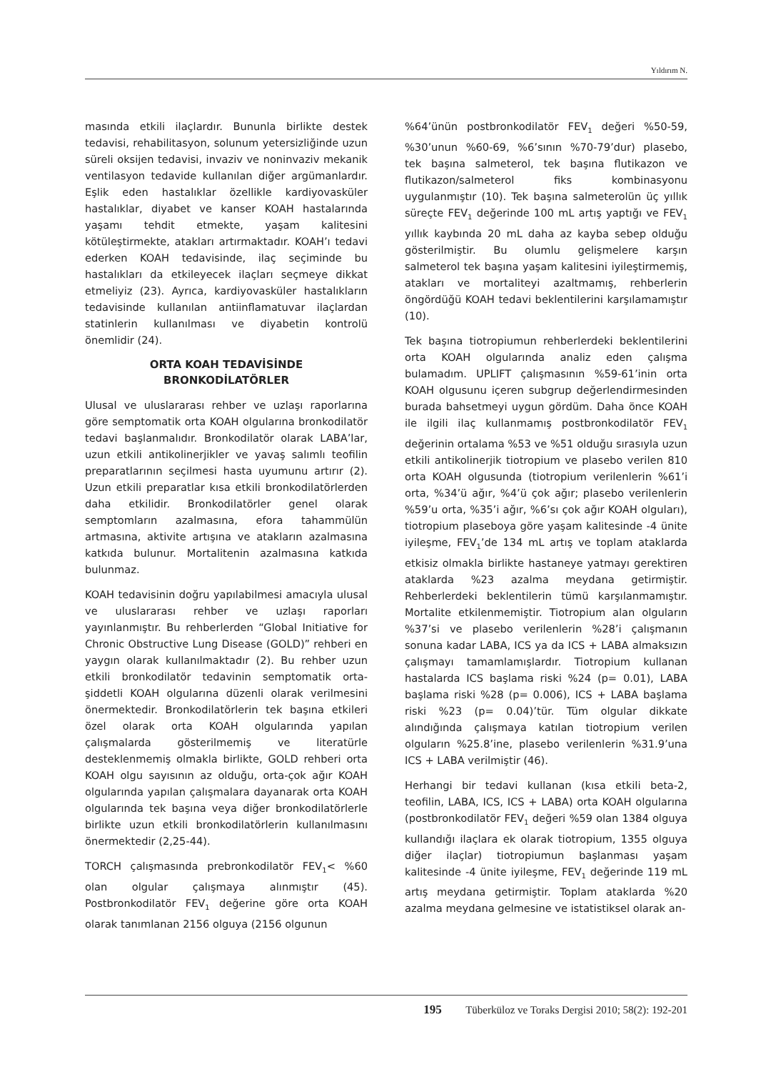Yıldırım N.
masında etkili ilaçlardır. Bununla birlikte destek tedavisi, rehabilitasyon, solunum yetersizliğinde uzun süreli oksijen tedavisi, invaziv ve noninvaziv mekanik ventilasyon tedavide kullanılan diğer argümanlardır. Eşlik eden hastalıklar özellikle kardiyovasküler hastalıklar, diyabet ve kanser KOAH hastalarında yaşamı tehdit etmekte, yaşam kalitesini kötüleştirmekte, atakları artırmaktadır. KOAH’ı tedavi ederken KOAH tedavisinde, ilaç seçiminde bu hastalıkları da etkileyecek ilaçları seçmeye dikkat etmeliyiz (23). Ayrıca, kardiyovasküler hastalıkların tedavisinde kullanılan antiinflamatuvar ilaçlardan statinlerin kullanılması ve diyabetin kontrolü önemlidir (24).
ORTA KOAH TEDAVİSİNDE
BRONKODİLATÖRLER
Ulusal ve uluslararası rehber ve uzlaşı raporlarına göre semptomatik orta KOAH olgularına bronkodilatör tedavi başlanmalıdır. Bronkodilatör olarak LABA’lar, uzun etkili antikolinerjikler ve yavaş salımlı teofilin preparatlarının seçilmesi hasta uyumunu artırır (2). Uzun etkili preparatlar kısa etkili bronkodilatörlerden daha etkilidir. Bronkodilatörler genel olarak semptomların azalmasına, efora tahammülün artmasına, aktivite artışına ve atakların azalmasına katkıda bulunur. Mortalitenin azalmasına katkıda bulunmaz.
KOAH tedavisinin doğru yapılabilmesi amacıyla ulusal ve uluslararası rehber ve uzlaşı raporları yayınlanmıştır. Bu rehberlerden “Global Initiative for Chronic Obstructive Lung Disease (GOLD)” rehberi en yaygın olarak kullanılmaktadır (2). Bu rehber uzun etkili bronkodilatör tedavinin semptomatik orta-şiddetli KOAH olgularına düzenli olarak verilmesini önermektedir. Bronkodilatörlerin tek başına etkileri özel olarak orta KOAH olgularında yapılan çalışmalarda gösterilmemiş ve literatürle desteklenmemiş olmakla birlikte, GOLD rehberi orta KOAH olgu sayısının az olduğu, orta-çok ağır KOAH olgularında yapılan çalışmalara dayanarak orta KOAH olgularında tek başına veya diğer bronkodilatörlerle birlikte uzun etkili bronkodilatörlerin kullanılmasını önermektedir (2,25-44).
TORCH çalışmasında prebronkodilatör FEV<sub>1</sub>< %60 olan olgular çalışmaya alınmıştır (45). Postbronkodilatör FEV<sub>1</sub> değerine göre orta KOAH olarak tanımlanan 2156 olguya (2156 olgunun
%64’ünün postbronkodilatör FEV<sub>1</sub> değeri %50-59, %30’unun %60-69, %6’sının %70-79’dur) plasebo, tek başına salmeterol, tek başına flutikazon ve flutikazon/salmeterol fiks kombinasyonu uygulanmıştır (10). Tek başına salmeterolün üç yıllık süreçte FEV<sub>1</sub> değerinde 100 mL artış yaptığı ve FEV<sub>1</sub> yıllık kaybında 20 mL daha az kayba sebep olduğu gösterilmiştir. Bu olumlu gelişmelere karşın salmeterol tek başına yaşam kalitesini iyileştirmemiş, atakları ve mortaliteyi azaltmamış, rehberlerin öngördüğü KOAH tedavi beklentilerini karşılamamıştır (10).
Tek başına tiotropiumun rehberlerdeki beklentilerini orta KOAH olgularında analiz eden çalışma bulamadım. UPLIFT çalışmasının %59-61’inin orta KOAH olgusunu içeren subgrup değerlendirmesinden burada bahsetmeyi uygun gördüm. Daha önce KOAH ile ilgili ilaç kullanmamış postbronkodilatör FEV<sub>1</sub> değerinin ortalama %53 ve %51 olduğu sırasıyla uzun etkili antikolinerjik tiotropium ve plasebo verilen 810 orta KOAH olgusunda (tiotropium verilenlerin %61’i orta, %34’ü ağır, %4’ü çok ağır; plasebo verilenlerin %59’u orta, %35’i ağır, %6’sı çok ağır KOAH olguları), tiotropium plaseboya göre yaşam kalitesinde -4 ünite iyileşme, FEV<sub>1</sub>’de 134 mL artış ve toplam ataklarda etkisiz olmakla birlikte hastaneye yatmayı gerektiren ataklarda %23 azalma meydana getirmiştir. Rehberlerdeki beklentilerin tümü karşılanmamıştır. Mortalite etkilenmemiştir. Tiotropium alan olguların %37’si ve plasebo verilenlerin %28’i çalışmanın sonuna kadar LABA, ICS ya da ICS + LABA almaksızın çalışmayı tamamlamışlardır. Tiotropium kullanan hastalarda ICS başlama riski %24 (p= 0.01), LABA başlama riski %28 (p= 0.006), ICS + LABA başlama riski %23 (p= 0.04)’tür. Tüm olgular dikkate alındığında çalışmaya katılan tiotropium verilen olguların %25.8’ine, plasebo verilenlerin %31.9’una ICS + LABA verilmiştir (46).
Herhangi bir tedavi kullanan (kısa etkili beta-2, teofilin, LABA, ICS, ICS + LABA) orta KOAH olgularına (postbronkodilatör FEV<sub>1</sub> değeri %59 olan 1384 olguya kullandığı ilaçlara ek olarak tiotropium, 1355 olguya diğer ilaçlar) tiotropiumun başlanması yaşam kalitesinde -4 ünite iyileşme, FEV<sub>1</sub> değerinde 119 mL artış meydana getirmiştir. Toplam ataklarda %20 azalma meydana gelmesine ve istatistiksel olarak an-
195 Tüberküloz ve Toraks Dergisi 2010; 58(2): 192-201